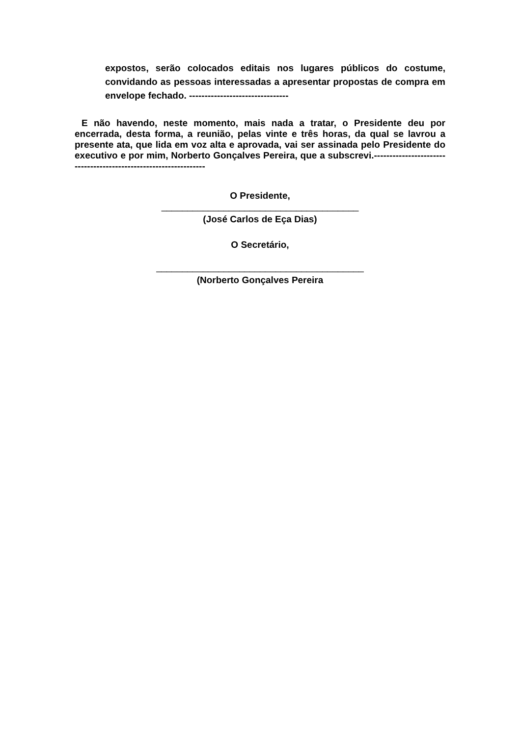expostos, serão colocados editais nos lugares públicos do costume, convidando as pessoas interessadas a apresentar propostas de compra em envelope fechado. --------------------------------
E não havendo, neste momento, mais nada a tratar, o Presidente deu por encerrada, desta forma, a reunião, pelas vinte e três horas, da qual se lavrou a presente ata, que lida em voz alta e aprovada, vai ser assinada pelo Presidente do executivo e por mim, Norberto Gonçalves Pereira, que a subscrevi.-----------------------------------------------------------------
O Presidente,
______________________________________
(José Carlos de Eça Dias)
O Secretário,
________________________________________
(Norberto Gonçalves Pereira